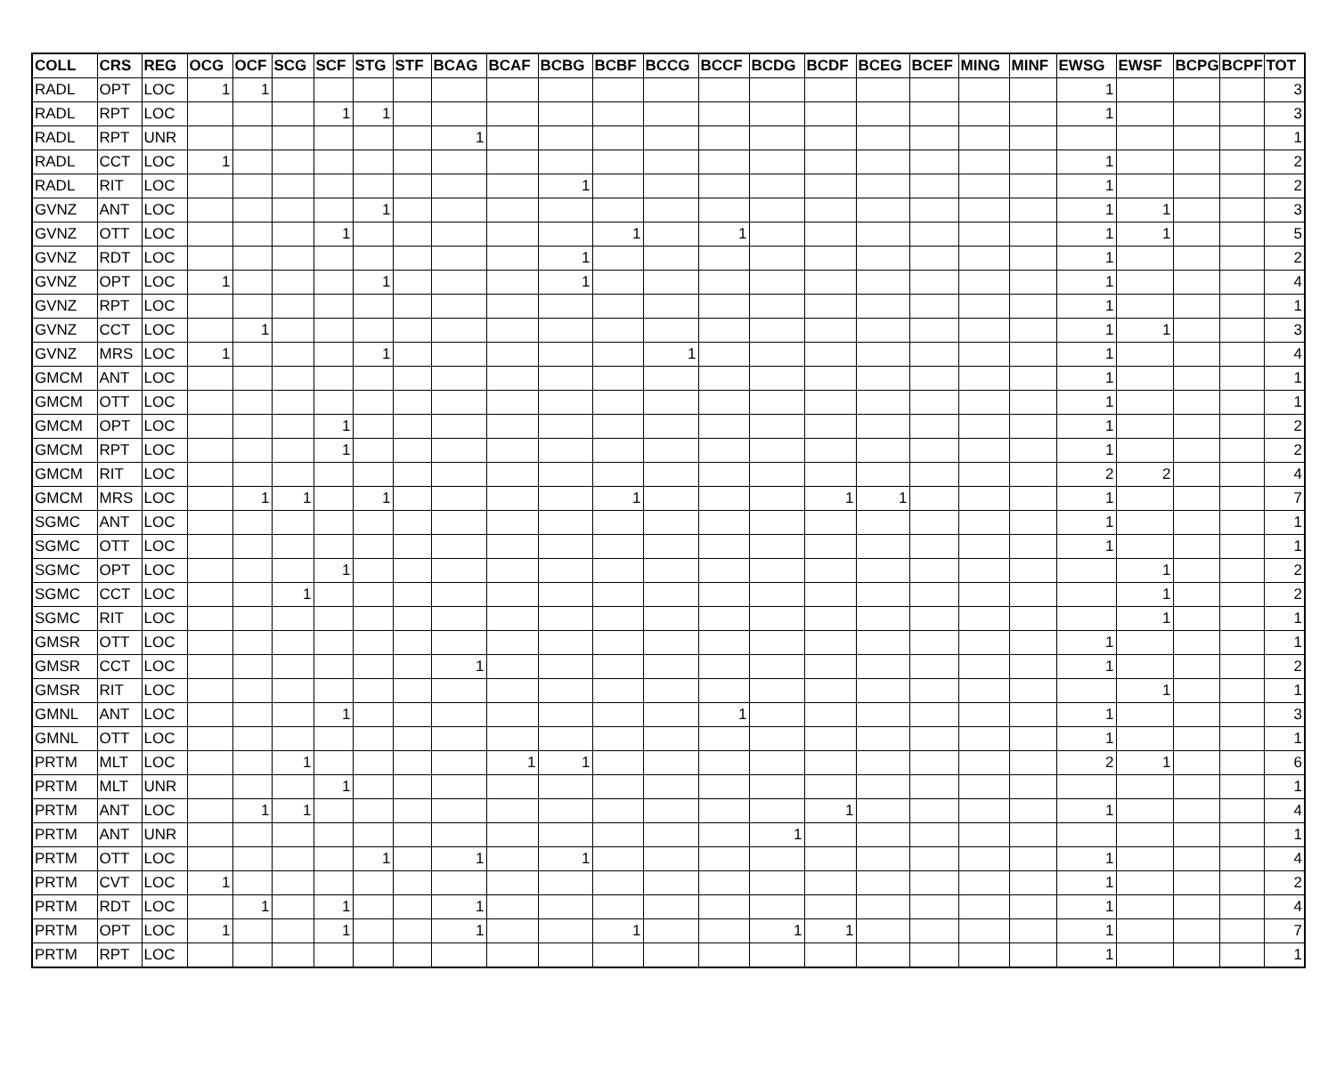| COLL | CRS | REG | OCG | OCF | SCG | SCF | STG | STF | BCAG | BCAF | BCBG | BCBF | BCCG | BCCF | BCDG | BCDF | BCEG | BCEF | MING | MINF | EWSG | EWSF | BCPG | BCPF | TOT |
| --- | --- | --- | --- | --- | --- | --- | --- | --- | --- | --- | --- | --- | --- | --- | --- | --- | --- | --- | --- | --- | --- | --- | --- | --- | --- |
| RADL | OPT | LOC | 1 | 1 | | | | | | | | | | | | | | | | | 1 | | | | 3 |
| RADL | RPT | LOC | | | | 1 | 1 | | | | | | | | | | | | | | 1 | | | | 3 |
| RADL | RPT | UNR | | | | | | | 1 | | | | | | | | | | | | | | | | 1 |
| RADL | CCT | LOC | 1 | | | | | | | | | | | | | | | | | | 1 | | | | 2 |
| RADL | RIT | LOC | | | | | | | | | 1 | | | | | | | | | | 1 | | | | 2 |
| GVNZ | ANT | LOC | | | | | 1 | | | | | | | | | | | | | | 1 | 1 | | | 3 |
| GVNZ | OTT | LOC | | | | 1 | | | | | | 1 | | 1 | | | | | | | 1 | 1 | | | 5 |
| GVNZ | RDT | LOC | | | | | | | | | 1 | | | | | | | | | | 1 | | | | 2 |
| GVNZ | OPT | LOC | 1 | | | | 1 | | | | 1 | | | | | | | | | | 1 | | | | 4 |
| GVNZ | RPT | LOC | | | | | | | | | | | | | | | | | | | 1 | | | | 1 |
| GVNZ | CCT | LOC | | 1 | | | | | | | | | | | | | | | | | 1 | 1 | | | 3 |
| GVNZ | MRS | LOC | 1 | | | | 1 | | | | | | 1 | | | | | | | | 1 | | | | 4 |
| GMCM | ANT | LOC | | | | | | | | | | | | | | | | | | | 1 | | | | 1 |
| GMCM | OTT | LOC | | | | | | | | | | | | | | | | | | | 1 | | | | 1 |
| GMCM | OPT | LOC | | | | 1 | | | | | | | | | | | | | | | 1 | | | | 2 |
| GMCM | RPT | LOC | | | | 1 | | | | | | | | | | | | | | | 1 | | | | 2 |
| GMCM | RIT | LOC | | | | | | | | | | | | | | | | | | | 2 | 2 | | | 4 |
| GMCM | MRS | LOC | | 1 | 1 | | 1 | | | | | 1 | | | | 1 | 1 | | | | 1 | | | | 7 |
| SGMC | ANT | LOC | | | | | | | | | | | | | | | | | | | 1 | | | | 1 |
| SGMC | OTT | LOC | | | | | | | | | | | | | | | | | | | 1 | | | | 1 |
| SGMC | OPT | LOC | | | | 1 | | | | | | | | | | | | | | | | 1 | | | 2 |
| SGMC | CCT | LOC | | | 1 | | | | | | | | | | | | | | | | | 1 | | | 2 |
| SGMC | RIT | LOC | | | | | | | | | | | | | | | | | | | | 1 | | | 1 |
| GMSR | OTT | LOC | | | | | | | | | | | | | | | | | | | 1 | | | | 1 |
| GMSR | CCT | LOC | | | | | | | 1 | | | | | | | | | | | | 1 | | | | 2 |
| GMSR | RIT | LOC | | | | | | | | | | | | | | | | | | | | 1 | | | 1 |
| GMNL | ANT | LOC | | | | 1 | | | | | | | | 1 | | | | | | | 1 | | | | 3 |
| GMNL | OTT | LOC | | | | | | | | | | | | | | | | | | | 1 | | | | 1 |
| PRTM | MLT | LOC | | | 1 | | | | | 1 | 1 | | | | | | | | | | 2 | 1 | | | 6 |
| PRTM | MLT | UNR | | | | 1 | | | | | | | | | | | | | | | | | | | 1 |
| PRTM | ANT | LOC | | 1 | 1 | | | | | | | | | | | 1 | | | | | 1 | | | | 4 |
| PRTM | ANT | UNR | | | | | | | | | | | | | 1 | | | | | | | | | | 1 |
| PRTM | OTT | LOC | | | | | 1 | | 1 | | 1 | | | | | | | | | | 1 | | | | 4 |
| PRTM | CVT | LOC | 1 | | | | | | | | | | | | | | | | | | 1 | | | | 2 |
| PRTM | RDT | LOC | | 1 | | 1 | | | 1 | | | | | | | | | | | | 1 | | | | 4 |
| PRTM | OPT | LOC | 1 | | | 1 | | | 1 | | | 1 | | | 1 | 1 | | | | | 1 | | | | 7 |
| PRTM | RPT | LOC | | | | | | | | | | | | | | | | | | | 1 | | | | 1 |